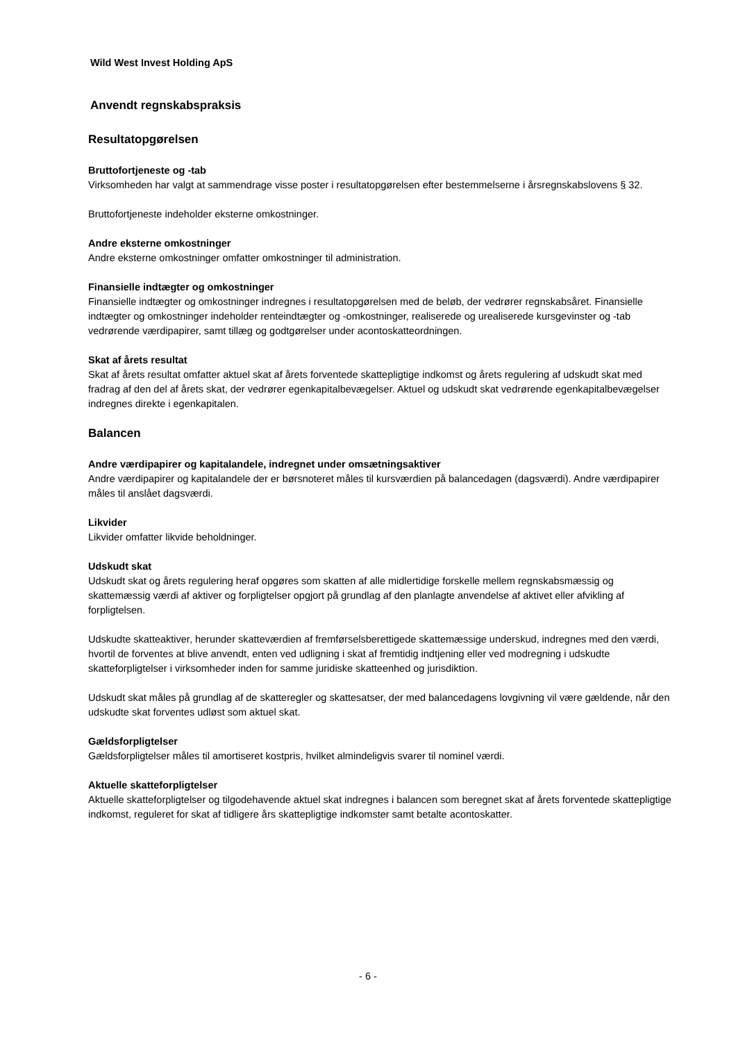Wild West Invest Holding ApS
Anvendt regnskabspraksis
Resultatopgørelsen
Bruttofortjeneste og -tab
Virksomheden har valgt at sammendrage visse poster i resultatopgørelsen efter bestemmelserne i årsregnskabslovens § 32.
Bruttofortjeneste indeholder eksterne omkostninger.
Andre eksterne omkostninger
Andre eksterne omkostninger omfatter omkostninger til administration.
Finansielle indtægter og omkostninger
Finansielle indtægter og omkostninger indregnes i resultatopgørelsen med de beløb, der vedrører regnskabsåret. Finansielle indtægter og omkostninger indeholder renteindtægter og -omkostninger, realiserede og urealiserede kursgevinster og -tab vedrørende værdipapirer, samt tillæg og godtgørelser under acontoskatteordningen.
Skat af årets resultat
Skat af årets resultat omfatter aktuel skat af årets forventede skattepligtige indkomst og årets regulering af udskudt skat med fradrag af den del af årets skat, der vedrører egenkapitalbevægelser. Aktuel og udskudt skat vedrørende egenkapitalbevægelser indregnes direkte i egenkapitalen.
Balancen
Andre værdipapirer og kapitalandele, indregnet under omsætningsaktiver
Andre værdipapirer og kapitalandele der er børsnoteret måles til kursværdien på balancedagen (dagsværdi). Andre værdipapirer måles til anslået dagsværdi.
Likvider
Likvider omfatter likvide beholdninger.
Udskudt skat
Udskudt skat og årets regulering heraf opgøres som skatten af alle midlertidige forskelle mellem regnskabsmæssig og skattemæssig værdi af aktiver og forpligtelser opgjort på grundlag af den planlagte anvendelse af aktivet eller afvikling af forpligtelsen.
Udskudte skatteaktiver, herunder skatteværdien af fremførselsberettigede skattemæssige underskud, indregnes med den værdi, hvortil de forventes at blive anvendt, enten ved udligning i skat af fremtidig indtjening eller ved modregning i udskudte skatteforpligtelser i virksomheder inden for samme juridiske skatteenhed og jurisdiktion.
Udskudt skat måles på grundlag af de skatteregler og skattesatser, der med balancedagens lovgivning vil være gældende, når den udskudte skat forventes udløst som aktuel skat.
Gældsforpligtelser
Gældsforpligtelser måles til amortiseret kostpris, hvilket almindeligvis svarer til nominel værdi.
Aktuelle skatteforpligtelser
Aktuelle skatteforpligtelser og tilgodehavende aktuel skat indregnes i balancen som beregnet skat af årets forventede skattepligtige indkomst, reguleret for skat af tidligere års skattepligtige indkomster samt betalte acontoskatter.
- 6 -